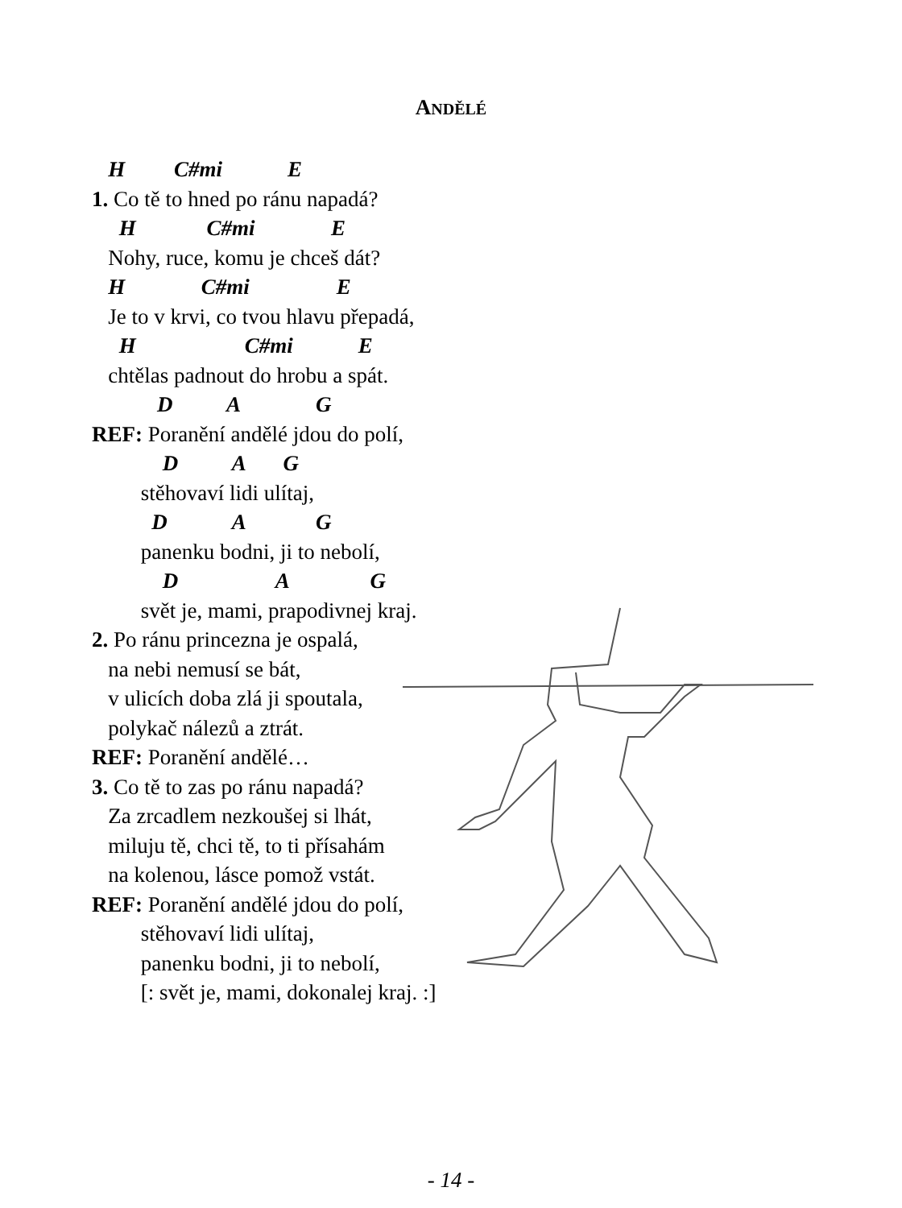ANDĚLÉ
H C#mi E
1. Co tě to hned po ránu napadá?
H C#mi E
Nohy, ruce, komu je chceš dát?
H C#mi E
Je to v krvi, co tvou hlavu přepadá,
H C#mi E
chtělas padnout do hrobu a spát.
D A G
REF: Poranění andělé jdou do polí,
D A G
stěhovaví lidi ulítaj,
D A G
panenku bodni, ji to nebolí,
D A G
svět je, mami, prapodivnej kraj.
2. Po ránu princezna je ospalá,
na nebi nemusí se bát,
v ulicích doba zlá ji spoutala,
polykač nálezů a ztrát.
REF: Poranění andělé…
3. Co tě to zas po ránu napadá?
Za zrcadlem nezkoušej si lhát,
miluju tě, chci tě, to ti přísahám
na kolenou, lásce pomož vstát.
REF: Poranění andělé jdou do polí,
stěhovaví lidi ulítaj,
panenku bodni, ji to nebolí,
[: svět je, mami, dokonalej kraj. :]
- 14 -